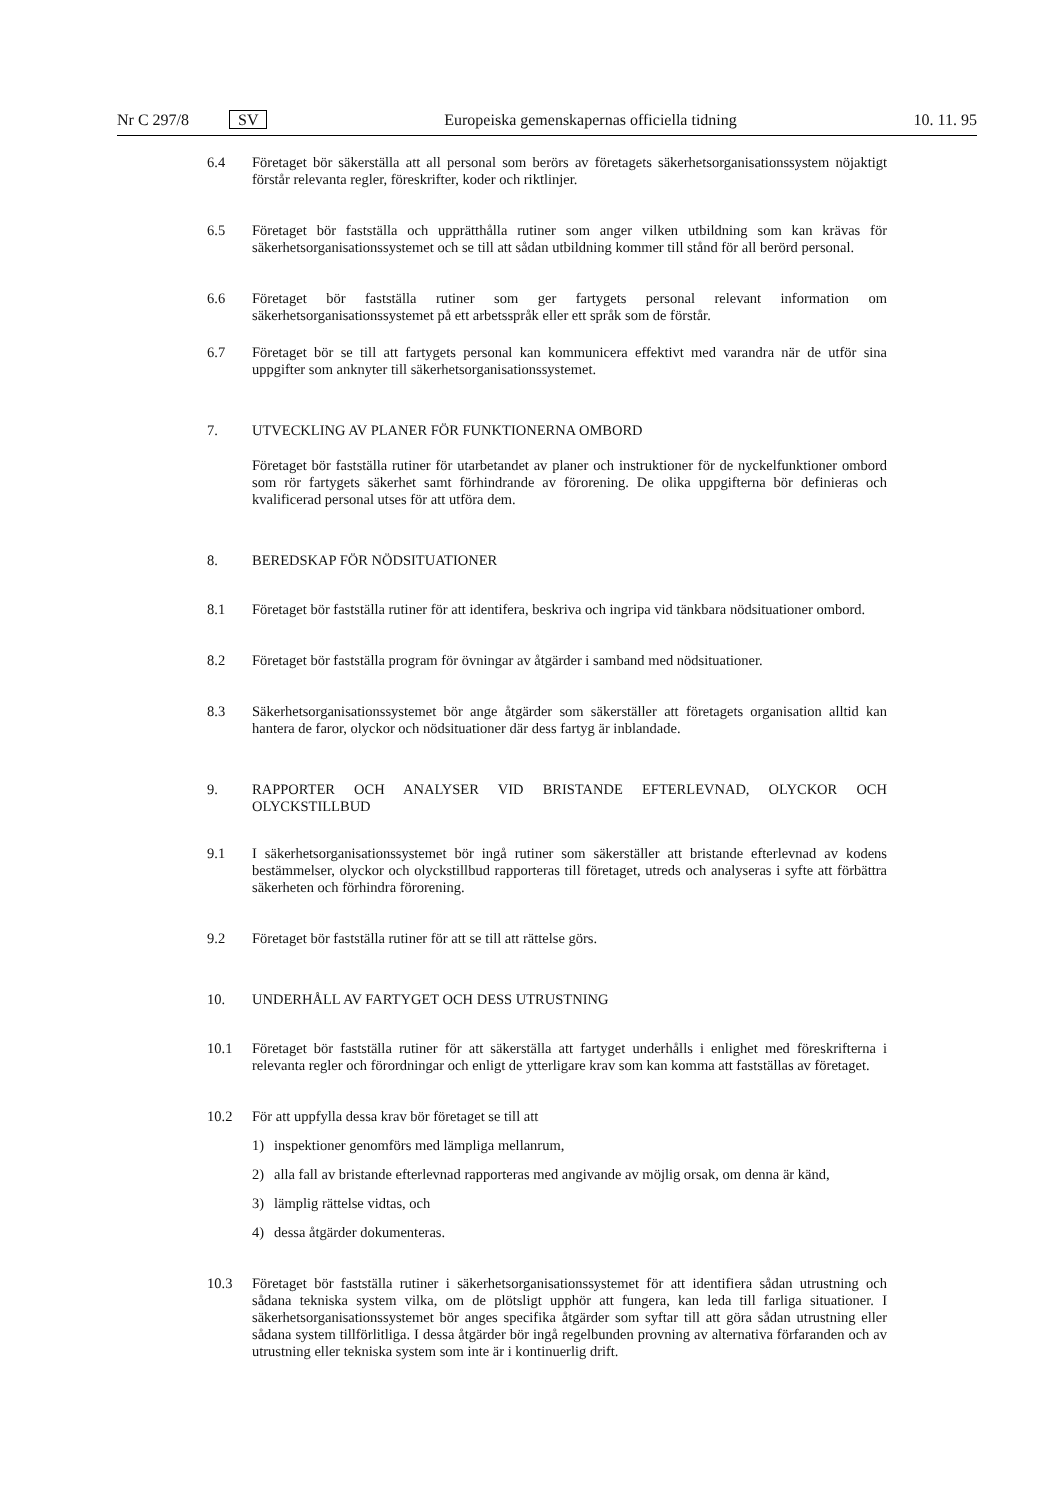Nr C 297/8 SV
Europeiska gemenskapernas officiella tidning 10. 11. 95
6.4 Företaget bör säkerställa att all personal som berörs av företagets säkerhetsorganisationssystem nöjaktigt förstår relevanta regler, föreskrifter, koder och riktlinjer.
6.5 Företaget bör fastställa och upprätthålla rutiner som anger vilken utbildning som kan krävas för säkerhetsorganisationssystemet och se till att sådan utbildning kommer till stånd för all berörd personal.
6.6 Företaget bör fastställa rutiner som ger fartygets personal relevant information om säkerhetsorganisationssystemet på ett arbetsspråk eller ett språk som de förstår.
6.7 Företaget bör se till att fartygets personal kan kommunicera effektivt med varandra när de utför sina uppgifter som anknyter till säkerhetsorganisationssystemet.
7. UTVECKLING AV PLANER FÖR FUNKTIONERNA OMBORD
Företaget bör fastställa rutiner för utarbetandet av planer och instruktioner för de nyckelfunktioner ombord som rör fartygets säkerhet samt förhindrande av förorening. De olika uppgifterna bör definieras och kvalificerad personal utses för att utföra dem.
8. BEREDSKAP FÖR NÖDSITUATIONER
8.1 Företaget bör fastställa rutiner för att identifera, beskriva och ingripa vid tänkbara nödsituationer ombord.
8.2 Företaget bör fastställa program för övningar av åtgärder i samband med nödsituationer.
8.3 Säkerhetsorganisationssystemet bör ange åtgärder som säkerställer att företagets organisation alltid kan hantera de faror, olyckor och nödsituationer där dess fartyg är inblandade.
9. RAPPORTER OCH ANALYSER VID BRISTANDE EFTERLEVNAD, OLYCKOR OCH OLYCKSTILLBUD
9.1 I säkerhetsorganisationssystemet bör ingå rutiner som säkerställer att bristande efterlevnad av kodens bestämmelser, olyckor och olyckstillbud rapporteras till företaget, utreds och analyseras i syfte att förbättra säkerheten och förhindra förorening.
9.2 Företaget bör fastställa rutiner för att se till att rättelse görs.
10. UNDERHÅLL AV FARTYGET OCH DESS UTRUSTNING
10.1 Företaget bör fastställa rutiner för att säkerställa att fartyget underhålls i enlighet med föreskrifterna i relevanta regler och förordningar och enligt de ytterligare krav som kan komma att fastställas av företaget.
10.2 För att uppfylla dessa krav bör företaget se till att
1) inspektioner genomförs med lämpliga mellanrum,
2) alla fall av bristande efterlevnad rapporteras med angivande av möjlig orsak, om denna är känd,
3) lämplig rättelse vidtas, och
4) dessa åtgärder dokumenteras.
10.3 Företaget bör fastställa rutiner i säkerhetsorganisationssystemet för att identifiera sådan utrustning och sådana tekniska system vilka, om de plötsligt upphör att fungera, kan leda till farliga situationer. I säkerhetsorganisationssystemet bör anges specifika åtgärder som syftar till att göra sådan utrustning eller sådana system tillförlitliga. I dessa åtgärder bör ingå regelbunden provning av alternativa förfaranden och av utrustning eller tekniska system som inte är i kontinuerlig drift.